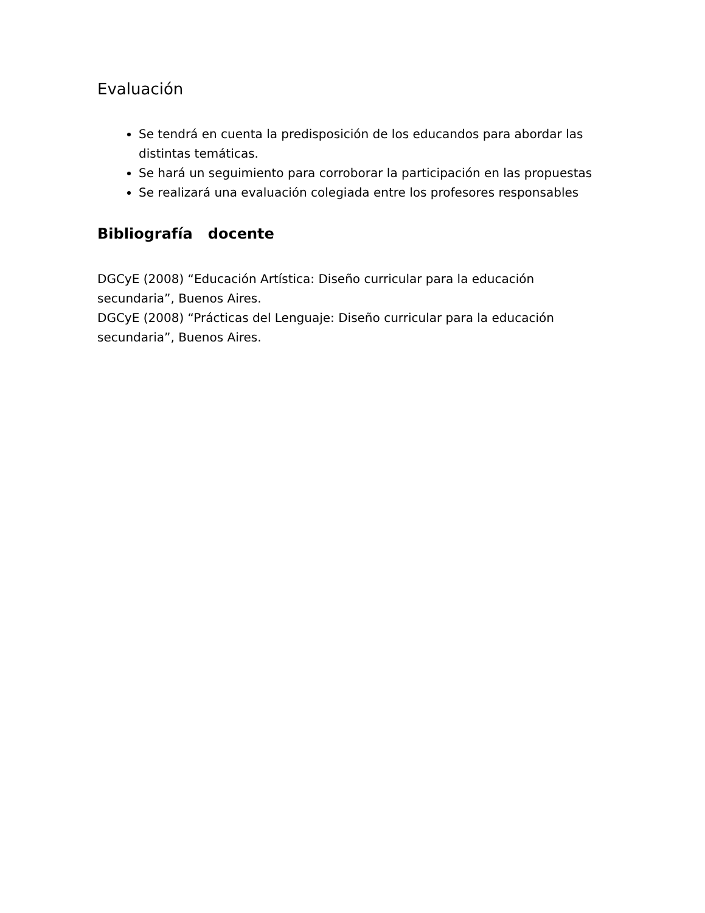Evaluación
Se tendrá en cuenta la predisposición de los educandos para abordar las distintas temáticas.
Se hará un seguimiento para corroborar la participación en las propuestas
Se realizará una evaluación colegiada entre los profesores responsables
Bibliografía docente
DGCyE (2008) “Educación Artística: Diseño curricular para la educación secundaria”, Buenos Aires.
DGCyE (2008) “Prácticas del Lenguaje: Diseño curricular para la educación secundaria”, Buenos Aires.